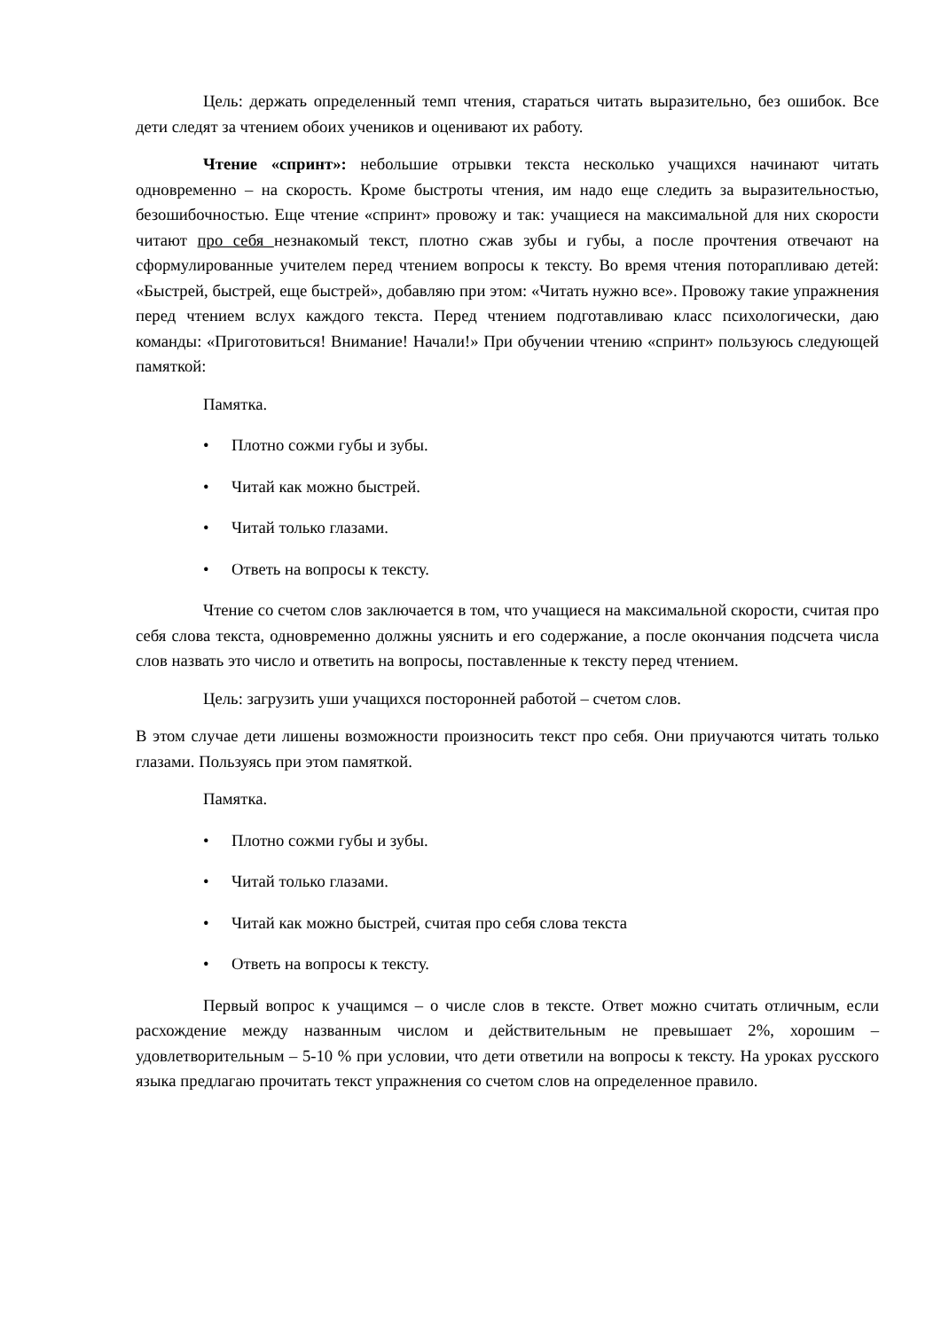Цель: держать определенный темп чтения, стараться читать выразительно, без ошибок. Все дети следят за чтением обоих учеников и оценивают их работу.
Чтение «спринт»: небольшие отрывки текста несколько учащихся начинают читать одновременно – на скорость. Кроме быстроты чтения, им надо еще следить за выразительностью, безошибочностью. Еще чтение «спринт» провожу и так: учащиеся на максимальной для них скорости читают про себя незнакомый текст, плотно сжав зубы и губы, а после прочтения отвечают на сформулированные учителем перед чтением вопросы к тексту. Во время чтения поторапливаю детей: «Быстрей, быстрей, еще быстрей», добавляю при этом: «Читать нужно все». Провожу такие упражнения перед чтением вслух каждого текста. Перед чтением подготавливаю класс психологически, даю команды: «Приготовиться! Внимание! Начали!» При обучении чтению «спринт» пользуюсь следующей памяткой:
Памятка.
• Плотно сожми губы и зубы.
• Читай как можно быстрей.
• Читай только глазами.
• Ответь на вопросы к тексту.
Чтение со счетом слов заключается в том, что учащиеся на максимальной скорости, считая про себя слова текста, одновременно должны уяснить и его содержание, а после окончания подсчета числа слов назвать это число и ответить на вопросы, поставленные к тексту перед чтением.
Цель: загрузить уши учащихся посторонней работой – счетом слов.
В этом случае дети лишены возможности произносить текст про себя. Они приучаются читать только глазами. Пользуясь при этом памяткой.
Памятка.
• Плотно сожми губы и зубы.
• Читай только глазами.
• Читай как можно быстрей, считая про себя слова текста
• Ответь на вопросы к тексту.
Первый вопрос к учащимся – о числе слов в тексте. Ответ можно считать отличным, если расхождение между названным числом и действительным не превышает 2%, хорошим – удовлетворительным – 5-10 % при условии, что дети ответили на вопросы к тексту. На уроках русского языка предлагаю прочитать текст упражнения со счетом слов на определенное правило.